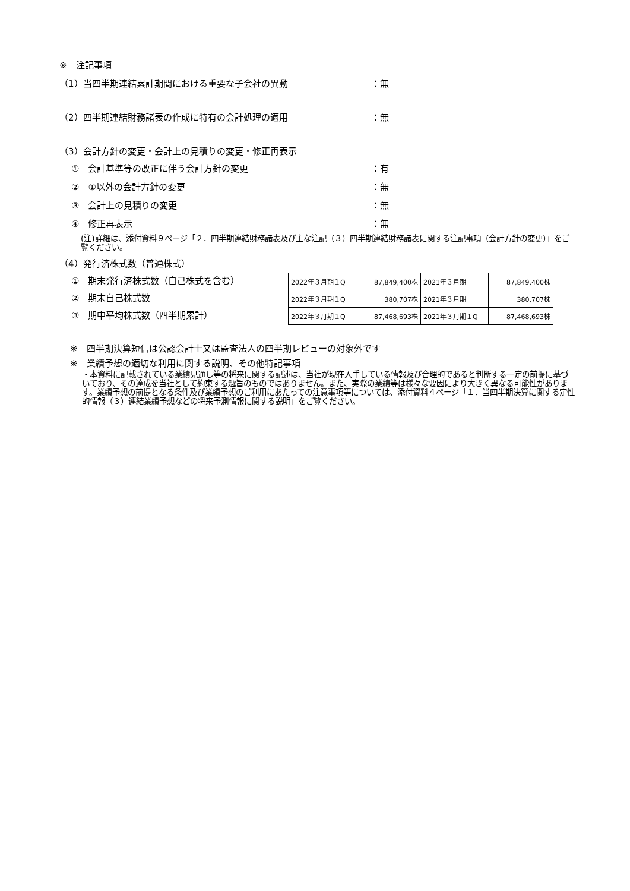※　注記事項
（1）当四半期連結累計期間における重要な子会社の異動 ：無
（2）四半期連結財務諸表の作成に特有の会計処理の適用 ：無
（3）会計方針の変更・会計上の見積りの変更・修正再表示
①　会計基準等の改正に伴う会計方針の変更 ：有
②　①以外の会計方針の変更 ：無
③　会計上の見積りの変更 ：無
④　修正再表示 ：無
(注)詳細は、添付資料９ページ「２．四半期連結財務諸表及び主な注記（３）四半期連結財務諸表に関する注記事項（会計方針の変更）」をご覧ください。
（4）発行済株式数（普通株式）
①　期末発行済株式数（自己株式を含む）
②　期末自己株式数
③　期中平均株式数（四半期累計）
| 2022年３月期１Q | 87,849,400株 | 2021年３月期 | 87,849,400株 |
| 2022年３月期１Q | 380,707株 | 2021年３月期 | 380,707株 |
| 2022年３月期１Q | 87,468,693株 | 2021年３月期１Q | 87,468,693株 |
※　四半期決算短信は公認会計士又は監査法人の四半期レビューの対象外です
※　業績予想の適切な利用に関する説明、その他特記事項
・本資料に記載されている業績見通し等の将来に関する記述は、当社が現在入手している情報及び合理的であると判断する一定の前提に基づいており、その達成を当社として約束する趣旨のものではありません。また、実際の業績等は様々な要因により大きく異なる可能性があります。業績予想の前提となる条件及び業績予想のご利用にあたっての注意事項等については、添付資料４ページ「１．当四半期決算に関する定性的情報（３）連結業績予想などの将来予測情報に関する説明」をご覧ください。